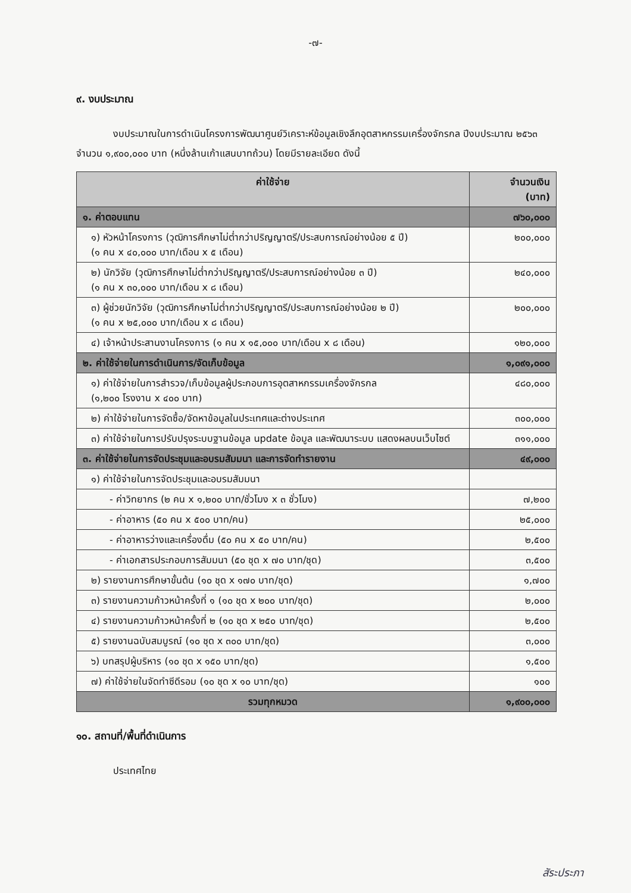-๗-
๙. งบประมาณ
งบประมาณในการดำเนินโครงการพัฒนาศูนย์วิเคราะห์ข้อมูลเชิงลึกอุตสาหกรรมเครื่องจักรกล ปีงบประมาณ ๒๕๖๓ จำนวน ๑,๙๐๐,๐๐๐ บาท (หนึ่งล้านเก้าแสนบาทถ้วน) โดยมีรายละเอียด ดังนี้
| ค่าใช้จ่าย | จำนวนเงิน (บาท) |
| --- | --- |
| ๑. ค่าตอบแทน | ๗๖๐,๐๐๐ |
| ๑) หัวหน้าโครงการ (วุฒิการศึกษาไม่ต่ำกว่าปริญญาตรี/ประสบการณ์อย่างน้อย ๕ ปี) (๑ คน x ๔๐,๐๐๐ บาท/เดือน x ๕ เดือน) | ๒๐๐,๐๐๐ |
| ๒) นักวิจัย (วุฒิการศึกษาไม่ต่ำกว่าปริญญาตรี/ประสบการณ์อย่างน้อย ๓ ปี) (๑ คน x ๓๐,๐๐๐ บาท/เดือน x ๘ เดือน) | ๒๔๐,๐๐๐ |
| ๓) ผู้ช่วยนักวิจัย (วุฒิการศึกษาไม่ต่ำกว่าปริญญาตรี/ประสบการณ์อย่างน้อย ๒ ปี) (๑ คน x ๒๕,๐๐๐ บาท/เดือน x ๘ เดือน) | ๒๐๐,๐๐๐ |
| ๔) เจ้าหน้าประสานงานโครงการ (๑ คน x ๑๕,๐๐๐ บาท/เดือน x ๘ เดือน) | ๑๒๐,๐๐๐ |
| ๒. ค่าใช้จ่ายในการดำเนินการ/จัดเก็บข้อมูล | ๑,๐๙๑,๐๐๐ |
| ๑) ค่าใช้จ่ายในการสำรวจ/เก็บข้อมูลผู้ประกอบการอุตสาหกรรมเครื่องจักรกล (๑,๒๐๐ โรงงาน x ๔๐๐ บาท) | ๔๘๐,๐๐๐ |
| ๒) ค่าใช้จ่ายในการจัดซื้อ/จัดหาข้อมูลในประเทศและต่างประเทศ | ๓๐๐,๐๐๐ |
| ๓) ค่าใช้จ่ายในการปรับปรุงระบบฐานข้อมูล update ข้อมูล และพัฒนาระบบ แสดงผลบนเว็บไซต์ | ๓๑๑,๐๐๐ |
| ๓. ค่าใช้จ่ายในการจัดประชุมและอบรมสัมมนา และการจัดทำรายงาน | ๔๙,๐๐๐ |
| ๑) ค่าใช้จ่ายในการจัดประชุมและอบรมสัมมนา | |
| - ค่าวิทยากร (๒ คน x ๑,๒๐๐ บาท/ชั่วโมง x ๓ ชั่วโมง) | ๗,๒๐๐ |
| - ค่าอาหาร (๕๐ คน x ๕๐๐ บาท/คน) | ๒๕,๐๐๐ |
| - ค่าอาหารว่างและเครื่องดื่ม (๕๐ คน x ๕๐ บาท/คน) | ๒,๕๐๐ |
| - ค่าเอกสารประกอบการสัมมนา (๕๐ ชุด x ๗๐ บาท/ชุด) | ๓,๕๐๐ |
| ๒) รายงานการศึกษาขั้นต้น (๑๐ ชุด x ๑๗๐ บาท/ชุด) | ๑,๗๐๐ |
| ๓) รายงานความก้าวหน้าครั้งที่ ๑ (๑๐ ชุด x ๒๐๐ บาท/ชุด) | ๒,๐๐๐ |
| ๔) รายงานความก้าวหน้าครั้งที่ ๒ (๑๐ ชุด x ๒๕๐ บาท/ชุด) | ๒,๕๐๐ |
| ๕) รายงานฉบับสมบูรณ์ (๑๐ ชุด x ๓๐๐ บาท/ชุด) | ๓,๐๐๐ |
| ๖) บทสรุปผู้บริหาร (๑๐ ชุด x ๑๕๐ บาท/ชุด) | ๑,๕๐๐ |
| ๗) ค่าใช้จ่ายในจัดทำซีดีรอม (๑๐ ชุด x ๑๐ บาท/ชุด) | ๑๐๐ |
| รวมทุกหมวด | ๑,๙๐๐,๐๐๐ |
๑๐. สถานที่/พื้นที่ดำเนินการ
ประเทศไทย
สัระประภา